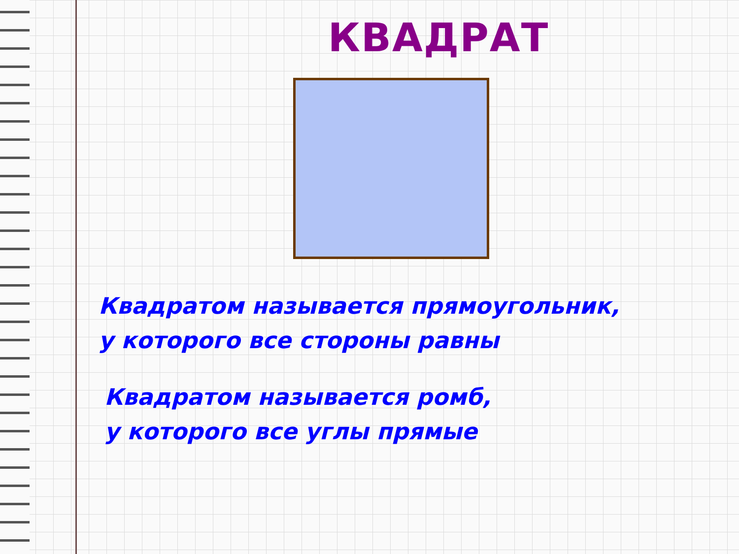КВАДРАТ
Квадратом называется прямоугольник,
у которого все стороны равны
Квадратом называется ромб,
у которого все углы прямые